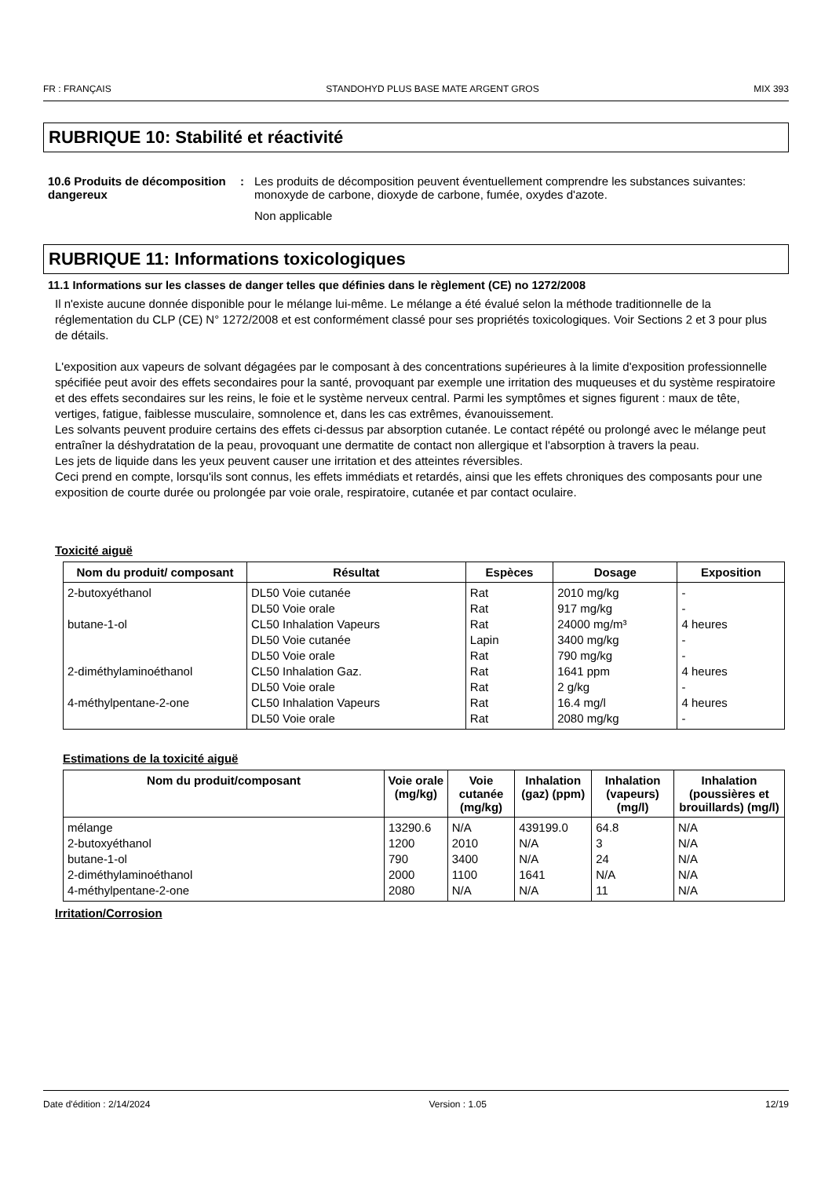FR : FRANÇAIS STANDOHYD PLUS BASE MATE ARGENT GROS MIX 393
RUBRIQUE 10: Stabilité et réactivité
10.6 Produits de décomposition dangereux
: Les produits de décomposition peuvent éventuellement comprendre les substances suivantes: monoxyde de carbone, dioxyde de carbone, fumée, oxydes d'azote.
Non applicable
RUBRIQUE 11: Informations toxicologiques
11.1 Informations sur les classes de danger telles que définies dans le règlement (CE) no 1272/2008
Il n'existe aucune donnée disponible pour le mélange lui-même. Le mélange a été évalué selon la méthode traditionnelle de la réglementation du CLP (CE) N° 1272/2008 et est conformément classé pour ses propriétés toxicologiques. Voir Sections 2 et 3 pour plus de détails.
L'exposition aux vapeurs de solvant dégagées par le composant à des concentrations supérieures à la limite d'exposition professionnelle spécifiée peut avoir des effets secondaires pour la santé, provoquant par exemple une irritation des muqueuses et du système respiratoire et des effets secondaires sur les reins, le foie et le système nerveux central. Parmi les symptômes et signes figurent : maux de tête, vertiges, fatigue, faiblesse musculaire, somnolence et, dans les cas extrêmes, évanouissement.
Les solvants peuvent produire certains des effets ci-dessus par absorption cutanée. Le contact répété ou prolongé avec le mélange peut entraîner la déshydratation de la peau, provoquant une dermatite de contact non allergique et l'absorption à travers la peau.
Les jets de liquide dans les yeux peuvent causer une irritation et des atteintes réversibles.
Ceci prend en compte, lorsqu'ils sont connus, les effets immédiats et retardés, ainsi que les effets chroniques des composants pour une exposition de courte durée ou prolongée par voie orale, respiratoire, cutanée et par contact oculaire.
Toxicité aiguë
| Nom du produit/ composant | Résultat | Espèces | Dosage | Exposition |
| --- | --- | --- | --- | --- |
| 2-butoxyéthanol | DL50 Voie cutanée | Rat | 2010 mg/kg | - |
| | DL50 Voie orale | Rat | 917 mg/kg | - |
| butane-1-ol | CL50 Inhalation Vapeurs | Rat | 24000 mg/m³ | 4 heures |
| | DL50 Voie cutanée | Lapin | 3400 mg/kg | - |
| | DL50 Voie orale | Rat | 790 mg/kg | - |
| 2-diméthylaminoéthanol | CL50 Inhalation Gaz. | Rat | 1641 ppm | 4 heures |
| | DL50 Voie orale | Rat | 2 g/kg | - |
| 4-méthylpentane-2-one | CL50 Inhalation Vapeurs | Rat | 16.4 mg/l | 4 heures |
| | DL50 Voie orale | Rat | 2080 mg/kg | - |
Estimations de la toxicité aiguë
| Nom du produit/composant | Voie orale (mg/kg) | Voie cutanée (mg/kg) | Inhalation (gaz) (ppm) | Inhalation (vapeurs) (mg/l) | Inhalation (poussières et brouillards) (mg/l) |
| --- | --- | --- | --- | --- | --- |
| mélange | 13290.6 | N/A | 439199.0 | 64.8 | N/A |
| 2-butoxyéthanol | 1200 | 2010 | N/A | 3 | N/A |
| butane-1-ol | 790 | 3400 | N/A | 24 | N/A |
| 2-diméthylaminoéthanol | 2000 | 1100 | 1641 | N/A | N/A |
| 4-méthylpentane-2-one | 2080 | N/A | N/A | 11 | N/A |
Irritation/Corrosion
Date d'édition : 2/14/2024 Version : 1.05 12/19